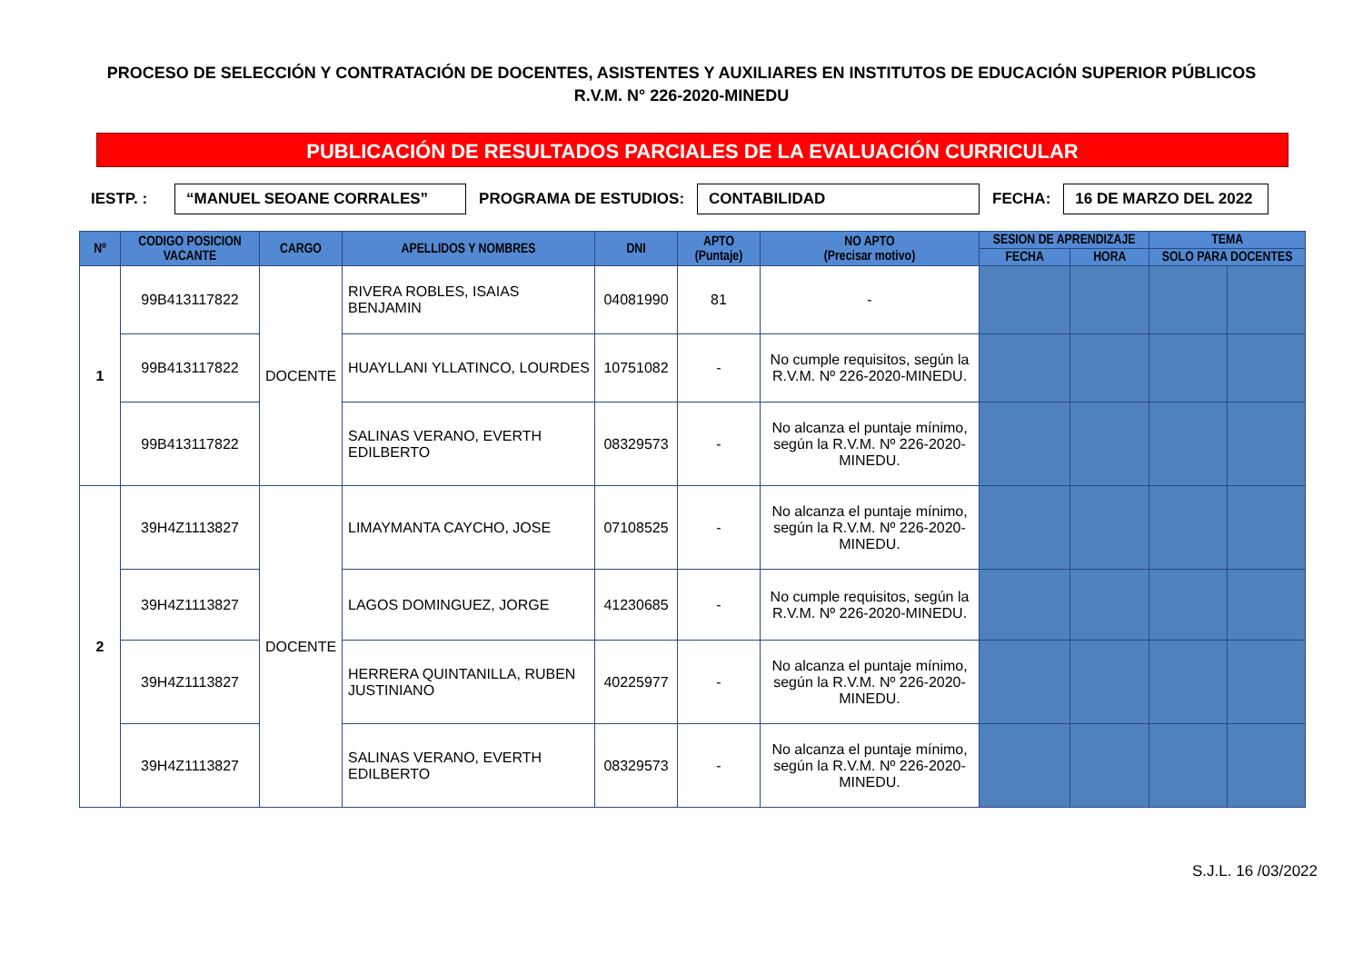PROCESO DE SELECCIÓN Y CONTRATACIÓN DE DOCENTES, ASISTENTES Y AUXILIARES EN INSTITUTOS DE EDUCACIÓN SUPERIOR PÚBLICOS
R.V.M. N° 226-2020-MINEDU
PUBLICACIÓN DE RESULTADOS PARCIALES DE LA EVALUACIÓN CURRICULAR
IESTP. : “MANUEL SEOANE CORRALES” PROGRAMA DE ESTUDIOS: CONTABILIDAD FECHA: 16 DE MARZO DEL 2022
| Nº | CODIGO POSICION VACANTE | CARGO | APELLIDOS Y NOMBRES | DNI | APTO (Puntaje) | NO APTO (Precisar motivo) | SESION DE APRENDIZAJE | | TEMA | |
| --- | --- | --- | --- | --- | --- | --- | --- | --- | --- | --- |
| | | | | | | | FECHA | HORA | SOLO PARA DOCENTES | |
| 1 | 99B413117822 | DOCENTE | RIVERA ROBLES, ISAIAS BENJAMIN | 04081990 | 81 | - | | | | |
| | 99B413117822 | | HUAYLLANI YLLATINCO, LOURDES | 10751082 | - | No cumple requisitos, según la R.V.M. Nº 226-2020-MINEDU. | | | | |
| | 99B413117822 | | SALINAS VERANO, EVERTH EDILBERTO | 08329573 | - | No alcanza el puntaje mínimo, según la R.V.M. Nº 226-2020-MINEDU. | | | | |
| 2 | 39H4Z1113827 | DOCENTE | LIMAYMANTA CAYCHO, JOSE | 07108525 | - | No alcanza el puntaje mínimo, según la R.V.M. Nº 226-2020-MINEDU. | | | | |
| | 39H4Z1113827 | | LAGOS DOMINGUEZ, JORGE | 41230685 | - | No cumple requisitos, según la R.V.M. Nº 226-2020-MINEDU. | | | | |
| | 39H4Z1113827 | | HERRERA QUINTANILLA, RUBEN JUSTINIANO | 40225977 | - | No alcanza el puntaje mínimo, según la R.V.M. Nº 226-2020-MINEDU. | | | | |
| | 39H4Z1113827 | | SALINAS VERANO, EVERTH EDILBERTO | 08329573 | - | No alcanza el puntaje mínimo, según la R.V.M. Nº 226-2020-MINEDU. | | | | |
S.J.L. 16 /03/2022